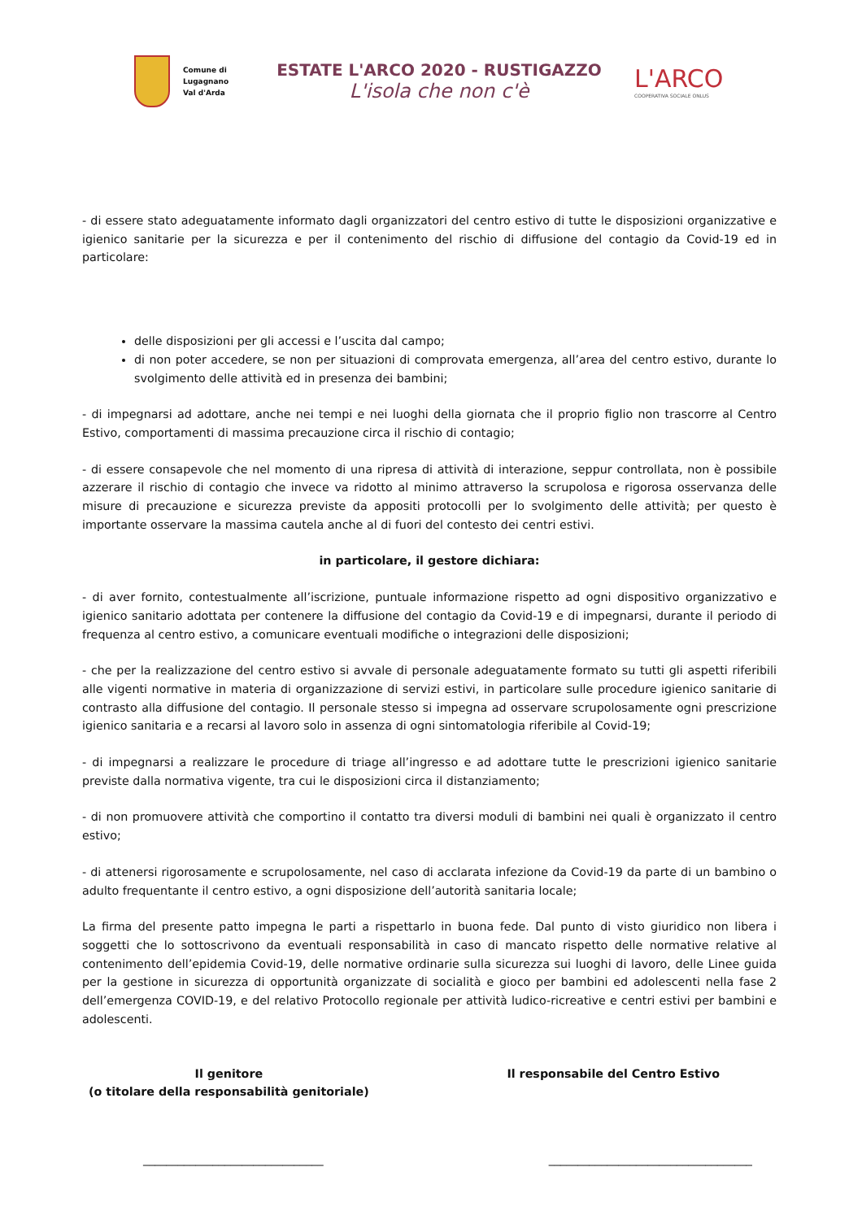Comune di
Lugagnano
Val d'Arda
ESTATE L'ARCO 2020 - RUSTIGAZZO
L'isola che non c'è
L'ARCO
COOPERATIVA SOCIALE ONLUS
- di essere stato adeguatamente informato dagli organizzatori del centro estivo di tutte le disposizioni organizzative e igienico sanitarie per la sicurezza e per il contenimento del rischio di diffusione del contagio da Covid-19 ed in particolare:
delle disposizioni per gli accessi e l’uscita dal campo;
di non poter accedere, se non per situazioni di comprovata emergenza, all’area del centro estivo, durante lo svolgimento delle attività ed in presenza dei bambini;
- di impegnarsi ad adottare, anche nei tempi e nei luoghi della giornata che il proprio figlio non trascorre al Centro Estivo, comportamenti di massima precauzione circa il rischio di contagio;
- di essere consapevole che nel momento di una ripresa di attività di interazione, seppur controllata, non è possibile azzerare il rischio di contagio che invece va ridotto al minimo attraverso la scrupolosa e rigorosa osservanza delle misure di precauzione e sicurezza previste da appositi protocolli per lo svolgimento delle attività; per questo è importante osservare la massima cautela anche al di fuori del contesto dei centri estivi.
in particolare, il gestore dichiara:
- di aver fornito, contestualmente all’iscrizione, puntuale informazione rispetto ad ogni dispositivo organizzativo e igienico sanitario adottata per contenere la diffusione del contagio da Covid-19 e di impegnarsi, durante il periodo di frequenza al centro estivo, a comunicare eventuali modifiche o integrazioni delle disposizioni;
- che per la realizzazione del centro estivo si avvale di personale adeguatamente formato su tutti gli aspetti riferibili alle vigenti normative in materia di organizzazione di servizi estivi, in particolare sulle procedure igienico sanitarie di contrasto alla diffusione del contagio. Il personale stesso si impegna ad osservare scrupolosamente ogni prescrizione igienico sanitaria e a recarsi al lavoro solo in assenza di ogni sintomatologia riferibile al Covid-19;
- di impegnarsi a realizzare le procedure di triage all’ingresso e ad adottare tutte le prescrizioni igienico sanitarie previste dalla normativa vigente, tra cui le disposizioni circa il distanziamento;
- di non promuovere attività che comportino il contatto tra diversi moduli di bambini nei quali è organizzato il centro estivo;
- di attenersi rigorosamente e scrupolosamente, nel caso di acclarata infezione da Covid-19 da parte di un bambino o adulto frequentante il centro estivo, a ogni disposizione dell’autorità sanitaria locale;
La firma del presente patto impegna le parti a rispettarlo in buona fede. Dal punto di visto giuridico non libera i soggetti che lo sottoscrivono da eventuali responsabilità in caso di mancato rispetto delle normative relative al contenimento dell’epidemia Covid-19, delle normative ordinarie sulla sicurezza sui luoghi di lavoro, delle Linee guida per la gestione in sicurezza di opportunità organizzate di socialità e gioco per bambini ed adolescenti nella fase 2 dell’emergenza COVID-19, e del relativo Protocollo regionale per attività ludico-ricreative e centri estivi per bambini e adolescenti.
Il genitore
(o titolare della responsabilità genitoriale)
Il responsabile del Centro Estivo
_______________________________ ___________________________________